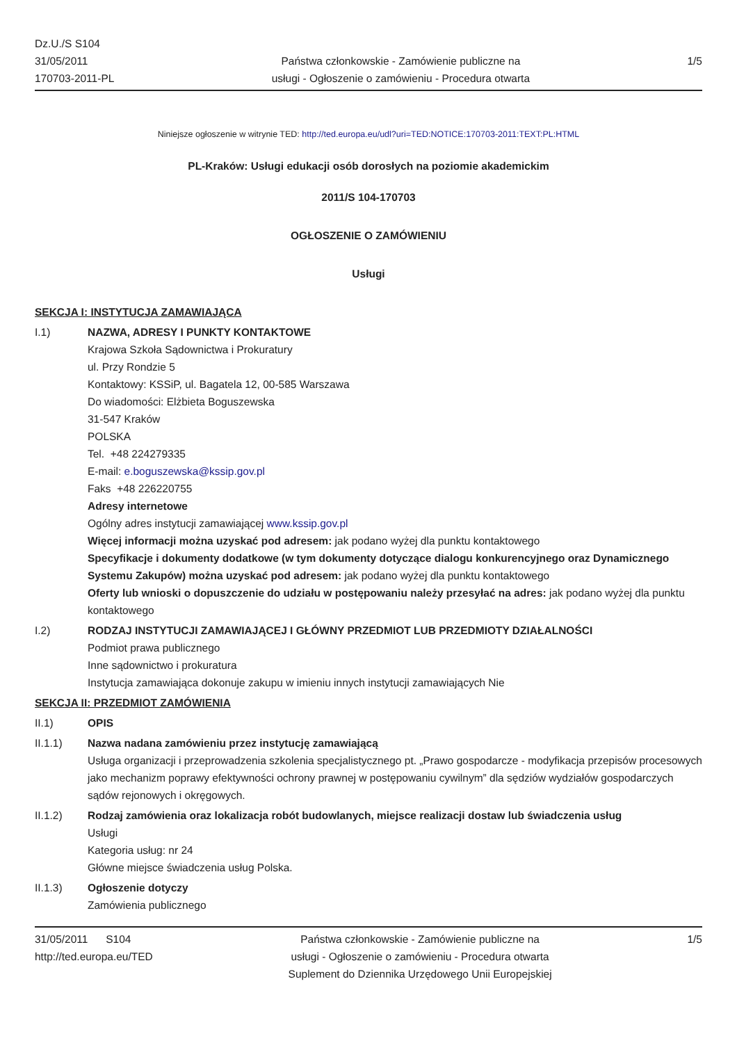Dz.U./S S104
31/05/2011
170703-2011-PL
Państwa członkowskie - Zamówienie publiczne na
usługi - Ogłoszenie o zamówieniu - Procedura otwarta
1/5
Niniejsze ogłoszenie w witrynie TED: http://ted.europa.eu/udl?uri=TED:NOTICE:170703-2011:TEXT:PL:HTML
PL-Kraków: Usługi edukacji osób dorosłych na poziomie akademickim
2011/S 104-170703
OGŁOSZENIE O ZAMÓWIENIU
Usługi
SEKCJA I: INSTYTUCJA ZAMAWIAJĄCA
I.1) NAZWA, ADRESY I PUNKTY KONTAKTOWE
Krajowa Szkoła Sądownictwa i Prokuratury
ul. Przy Rondzie 5
Kontaktowy: KSSiP, ul. Bagatela 12, 00-585 Warszawa
Do wiadomości: Elżbieta Boguszewska
31-547 Kraków
POLSKA
Tel. +48 224279335
E-mail: e.boguszewska@kssip.gov.pl
Faks +48 226220755
Adresy internetowe
Ogólny adres instytucji zamawiającej www.kssip.gov.pl
Więcej informacji można uzyskać pod adresem: jak podano wyżej dla punktu kontaktowego
Specyfikacje i dokumenty dodatkowe (w tym dokumenty dotyczące dialogu konkurencyjnego oraz Dynamicznego Systemu Zakupów) można uzyskać pod adresem: jak podano wyżej dla punktu kontaktowego
Oferty lub wnioski o dopuszczenie do udziału w postępowaniu należy przesyłać na adres: jak podano wyżej dla punktu kontaktowego
I.2) RODZAJ INSTYTUCJI ZAMAWIAJĄCEJ I GŁÓWNY PRZEDMIOT LUB PRZEDMIOTY DZIAŁALNOŚCI
Podmiot prawa publicznego
Inne sądownictwo i prokuratura
Instytucja zamawiająca dokonuje zakupu w imieniu innych instytucji zamawiających Nie
SEKCJA II: PRZEDMIOT ZAMÓWIENIA
II.1) OPIS
II.1.1) Nazwa nadana zamówieniu przez instytucję zamawiającą
Usługa organizacji i przeprowadzenia szkolenia specjalistycznego pt. „Prawo gospodarcze - modyfikacja przepisów procesowych jako mechanizm poprawy efektywności ochrony prawnej w postępowaniu cywilnym” dla sędziów wydziałów gospodarczych sądów rejonowych i okręgowych.
II.1.2) Rodzaj zamówienia oraz lokalizacja robót budowlanych, miejsce realizacji dostaw lub świadczenia usług
Usługi
Kategoria usług: nr 24
Główne miejsce świadczenia usług Polska.
II.1.3) Ogłoszenie dotyczy
Zamówienia publicznego
31/05/2011 S104
http://ted.europa.eu/TED
Państwa członkowskie - Zamówienie publiczne na
usługi - Ogłoszenie o zamówieniu - Procedura otwarta
Suplement do Dziennika Urzędowego Unii Europejskiej
1/5